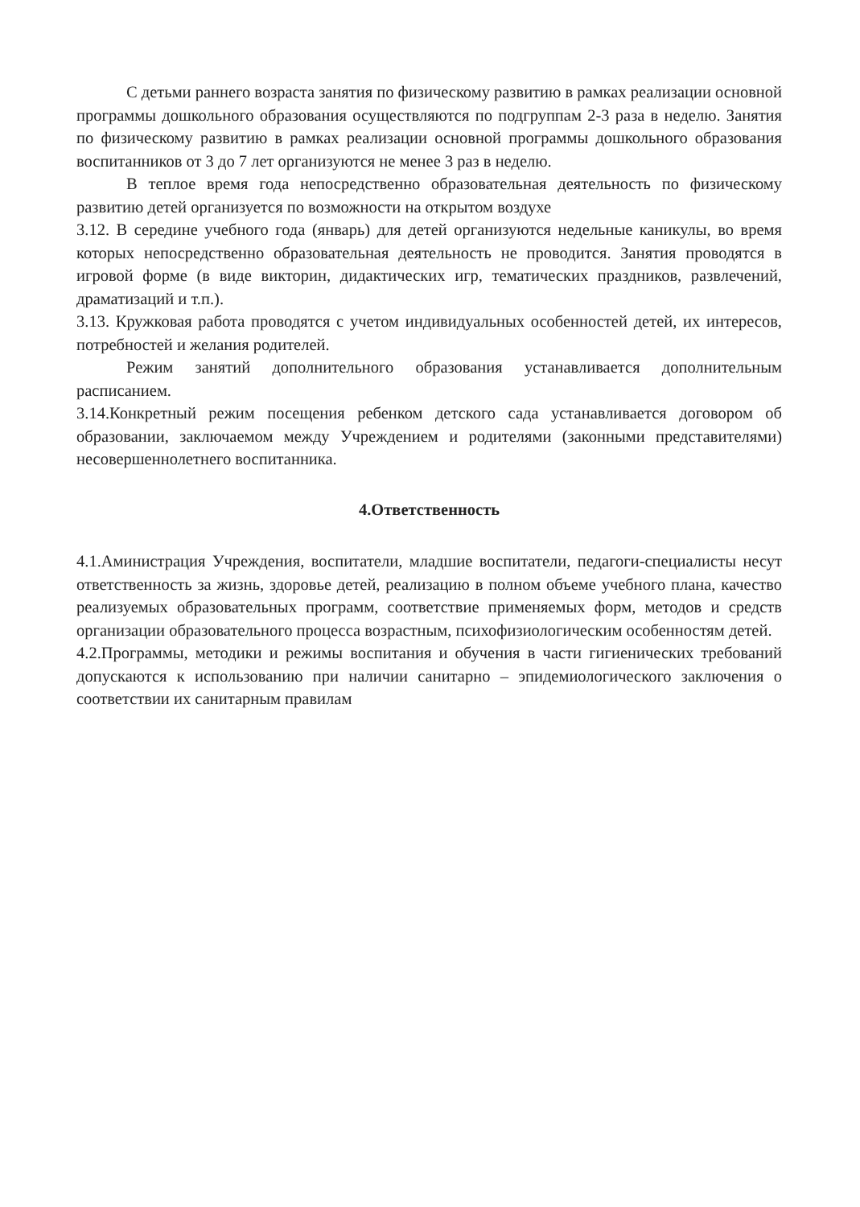С детьми раннего возраста занятия по физическому развитию в рамках реализации основной программы дошкольного образования осуществляются по подгруппам 2-3 раза в неделю. Занятия по физическому развитию в рамках реализации основной программы дошкольного образования воспитанников от 3 до 7 лет организуются не менее 3 раз в неделю.
В теплое время года непосредственно образовательная деятельность по физическому развитию детей организуется по возможности на открытом воздухе
3.12. В середине учебного года (январь) для детей организуются недельные каникулы, во время которых непосредственно образовательная деятельность не проводится. Занятия проводятся в игровой форме (в виде викторин, дидактических игр, тематических праздников, развлечений, драматизаций и т.п.).
3.13. Кружковая работа проводятся с учетом индивидуальных особенностей детей, их интересов, потребностей и желания родителей.
Режим занятий дополнительного образования устанавливается дополнительным расписанием.
3.14.Конкретный режим посещения ребенком детского сада устанавливается договором об образовании, заключаемом между Учреждением и родителями (законными представителями) несовершеннолетнего воспитанника.
4.Ответственность
4.1.Аминистрация Учреждения, воспитатели, младшие воспитатели, педагоги-специалисты несут ответственность за жизнь, здоровье детей, реализацию в полном объеме учебного плана, качество реализуемых образовательных программ, соответствие применяемых форм, методов и средств организации образовательного процесса возрастным, психофизиологическим особенностям детей.
4.2.Программы, методики и режимы воспитания и обучения в части гигиенических требований допускаются к использованию при наличии санитарно – эпидемиологического заключения о соответствии их санитарным правилам